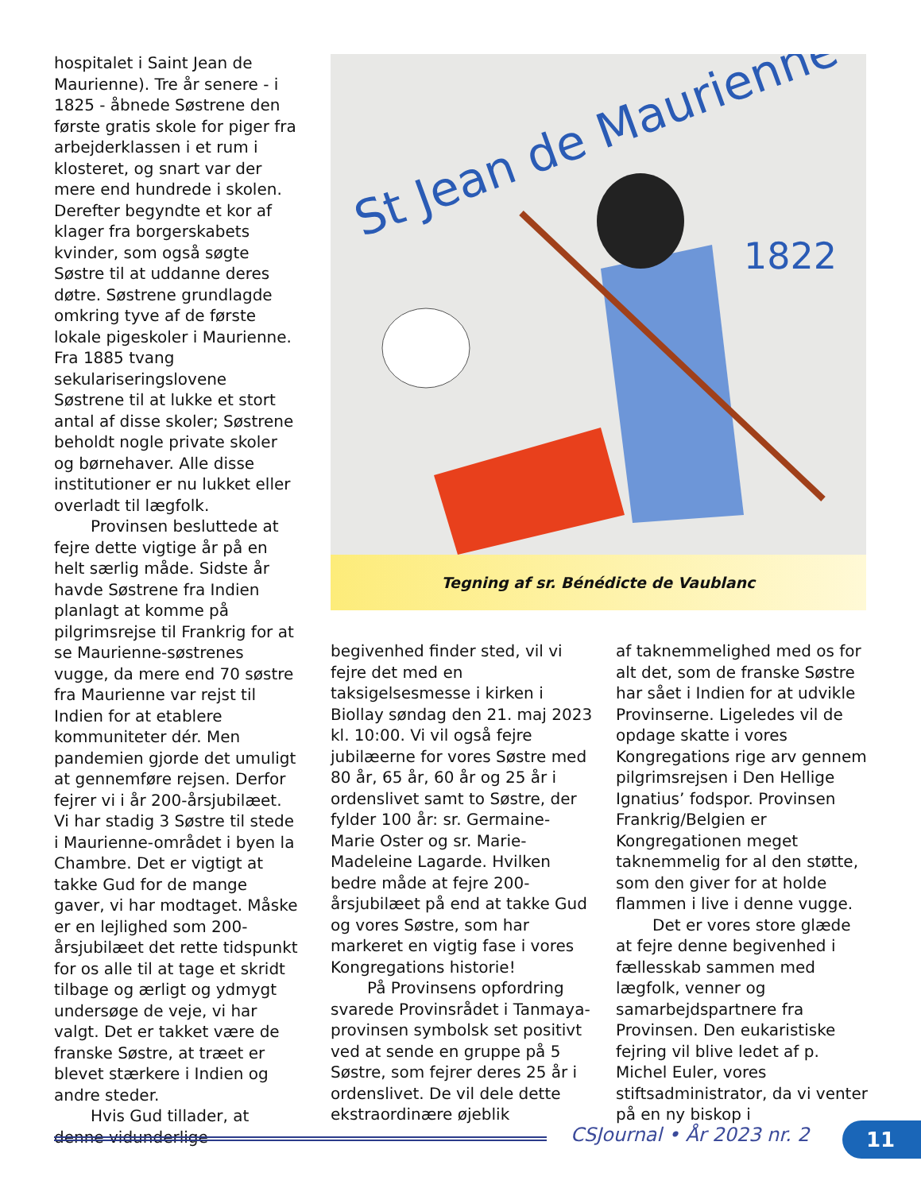hospitalet i Saint Jean de Maurienne). Tre år senere - i 1825 - åbnede Søstrene den første gratis skole for piger fra arbejderklassen i et rum i klosteret, og snart var der mere end hundrede i skolen. Derefter begyndte et kor af klager fra borgerskabets kvinder, som også søgte Søstre til at uddanne deres døtre. Søstrene grundlagde omkring tyve af de første lokale pigeskoler i Maurienne. Fra 1885 tvang sekulariseringslovene Søstrene til at lukke et stort antal af disse skoler; Søstrene beholdt nogle private skoler og børnehaver. Alle disse institutioner er nu lukket eller overladt til lægfolk.
Provinsen besluttede at fejre dette vigtige år på en helt særlig måde. Sidste år havde Søstrene fra Indien planlagt at komme på pilgrimsrejse til Frankrig for at se Maurienne-søstrenes vugge, da mere end 70 søstre fra Maurienne var rejst til Indien for at etablere kommuniteter dér. Men pandemien gjorde det umuligt at gennemføre rejsen. Derfor fejrer vi i år 200-årsjubilæet. Vi har stadig 3 Søstre til stede i Maurienne-området i byen la Chambre. Det er vigtigt at takke Gud for de mange gaver, vi har modtaget. Måske er en lejlighed som 200-årsjubilæet det rette tidspunkt for os alle til at tage et skridt tilbage og ærligt og ydmygt undersøge de veje, vi har valgt. Det er takket være de franske Søstre, at træet er blevet stærkere i Indien og andre steder.
Hvis Gud tillader, at denne vidunderlige
St Jean de Maurienne
1822
Tegning af sr. Bénédicte de Vaublanc
begivenhed finder sted, vil vi fejre det med en taksigelsesmesse i kirken i Biollay søndag den 21. maj 2023 kl. 10:00. Vi vil også fejre jubilæerne for vores Søstre med 80 år, 65 år, 60 år og 25 år i ordenslivet samt to Søstre, der fylder 100 år: sr. Germaine-Marie Oster og sr. Marie-Madeleine Lagarde. Hvilken bedre måde at fejre 200-årsjubilæet på end at takke Gud og vores Søstre, som har markeret en vigtig fase i vores Kongregations historie!
På Provinsens opfordring svarede Provinsrådet i Tanmaya-provinsen symbolsk set positivt ved at sende en gruppe på 5 Søstre, som fejrer deres 25 år i ordenslivet. De vil dele dette ekstraordinære øjeblik
af taknemmelighed med os for alt det, som de franske Søstre har sået i Indien for at udvikle Provinserne. Ligeledes vil de opdage skatte i vores Kongregations rige arv gennem pilgrimsrejsen i Den Hellige Ignatius’ fodspor. Provinsen Frankrig/Belgien er Kongregationen meget taknemmelig for al den støtte, som den giver for at holde flammen i live i denne vugge.
Det er vores store glæde at fejre denne begivenhed i fællesskab sammen med lægfolk, venner og samarbejdspartnere fra Provinsen. Den eukaristiske fejring vil blive ledet af p. Michel Euler, vores stiftsadministrator, da vi venter på en ny biskop i
CSJournal • År 2023 nr. 2 11